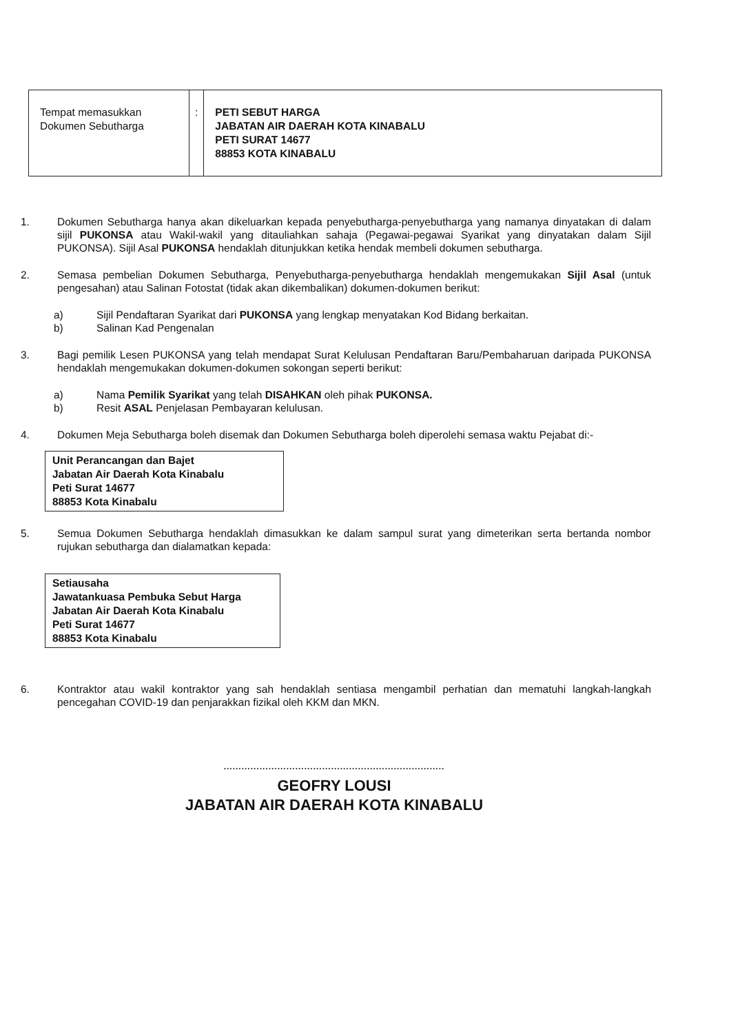| Tempat memasukkan Dokumen Sebutharga | : | PETI SEBUT HARGA JABATAN AIR DAERAH KOTA KINABALU PETI SURAT 14677 88853 KOTA KINABALU |
1. Dokumen Sebutharga hanya akan dikeluarkan kepada penyebutharga-penyebutharga yang namanya dinyatakan di dalam sijil PUKONSA atau Wakil-wakil yang ditauliahkan sahaja (Pegawai-pegawai Syarikat yang dinyatakan dalam Sijil PUKONSA). Sijil Asal PUKONSA hendaklah ditunjukkan ketika hendak membeli dokumen sebutharga.
2. Semasa pembelian Dokumen Sebutharga, Penyebutharga-penyebutharga hendaklah mengemukakan Sijil Asal (untuk pengesahan) atau Salinan Fotostat (tidak akan dikembalikan) dokumen-dokumen berikut:
a) Sijil Pendaftaran Syarikat dari PUKONSA yang lengkap menyatakan Kod Bidang berkaitan.
b) Salinan Kad Pengenalan
3. Bagi pemilik Lesen PUKONSA yang telah mendapat Surat Kelulusan Pendaftaran Baru/Pembaharuan daripada PUKONSA hendaklah mengemukakan dokumen-dokumen sokongan seperti berikut:
a) Nama Pemilik Syarikat yang telah DISAHKAN oleh pihak PUKONSA.
b) Resit ASAL Penjelasan Pembayaran kelulusan.
4. Dokumen Meja Sebutharga boleh disemak dan Dokumen Sebutharga boleh diperolehi semasa waktu Pejabat di:-
Unit Perancangan dan Bajet
Jabatan Air Daerah Kota Kinabalu
Peti Surat 14677
88853 Kota Kinabalu
5. Semua Dokumen Sebutharga hendaklah dimasukkan ke dalam sampul surat yang dimeterikan serta bertanda nombor rujukan sebutharga dan dialamatkan kepada:
Setiausaha
Jawatankuasa Pembuka Sebut Harga
Jabatan Air Daerah Kota Kinabalu
Peti Surat 14677
88853 Kota Kinabalu
6. Kontraktor atau wakil kontraktor yang sah hendaklah sentiasa mengambil perhatian dan mematuhi langkah-langkah pencegahan COVID-19 dan penjarakkan fizikal oleh KKM dan MKN.
..........................................................................
GEOFRY LOUSI
JABATAN AIR DAERAH KOTA KINABALU